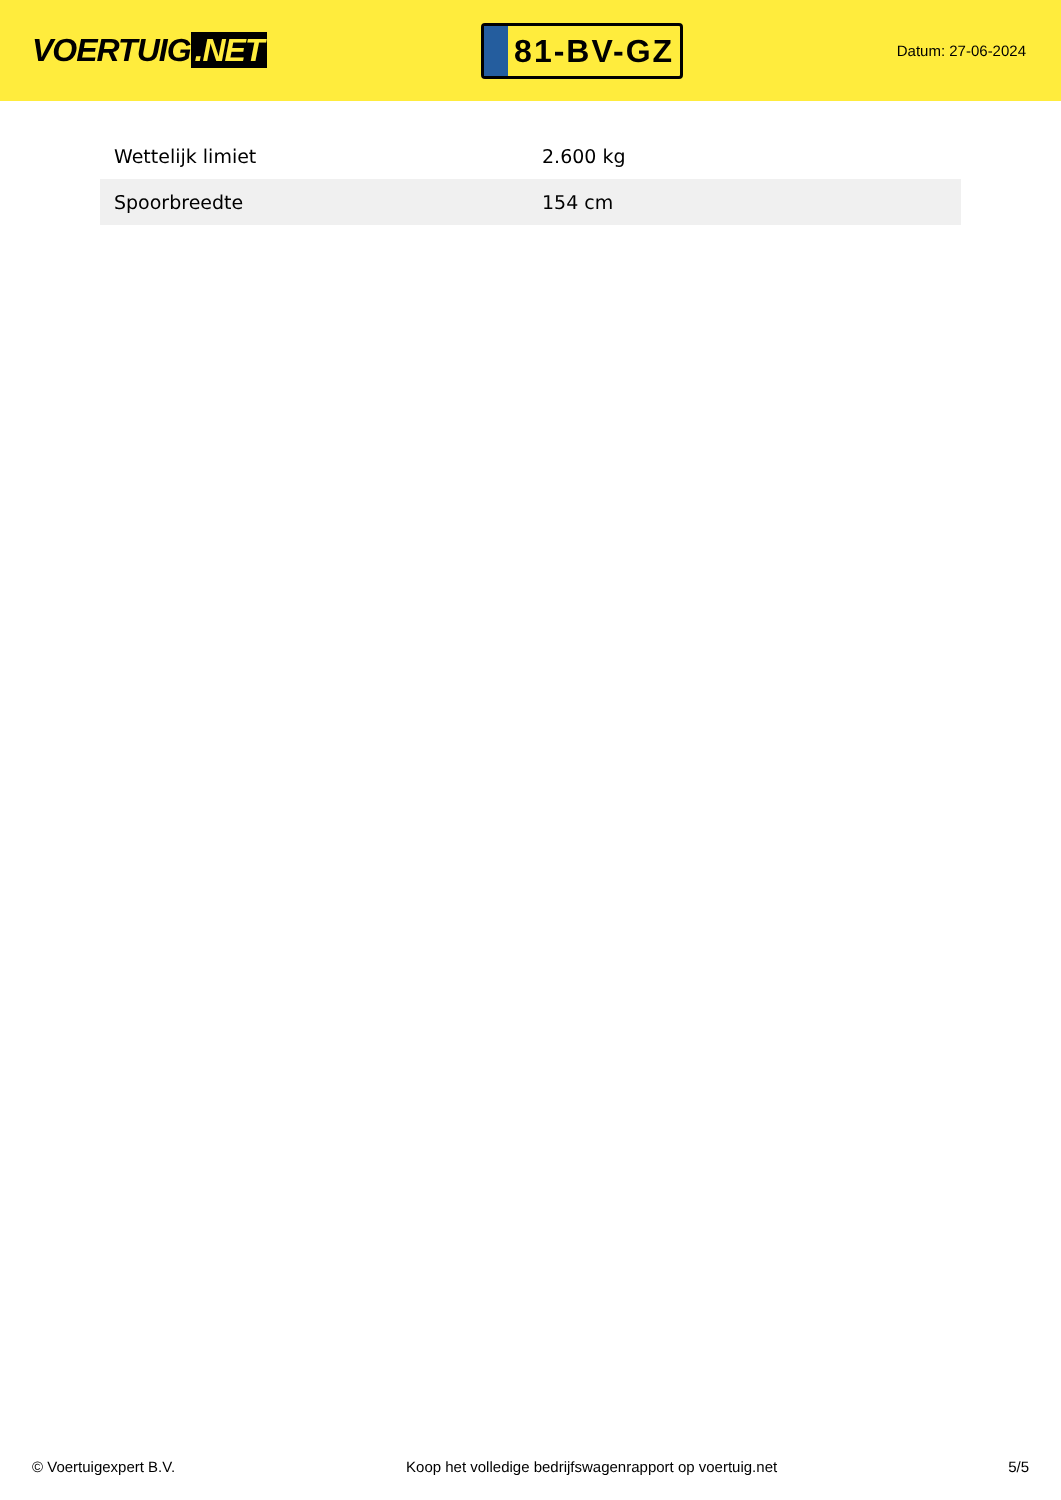VOERTUIG.NET
81-BV-GZ
Datum: 27-06-2024
| Wettelijk limiet | 2.600 kg |
| Spoorbreedte | 154 cm |
© Voertuigexpert B.V. Koop het volledige bedrijfswagenrapport op voertuig.net 5/5